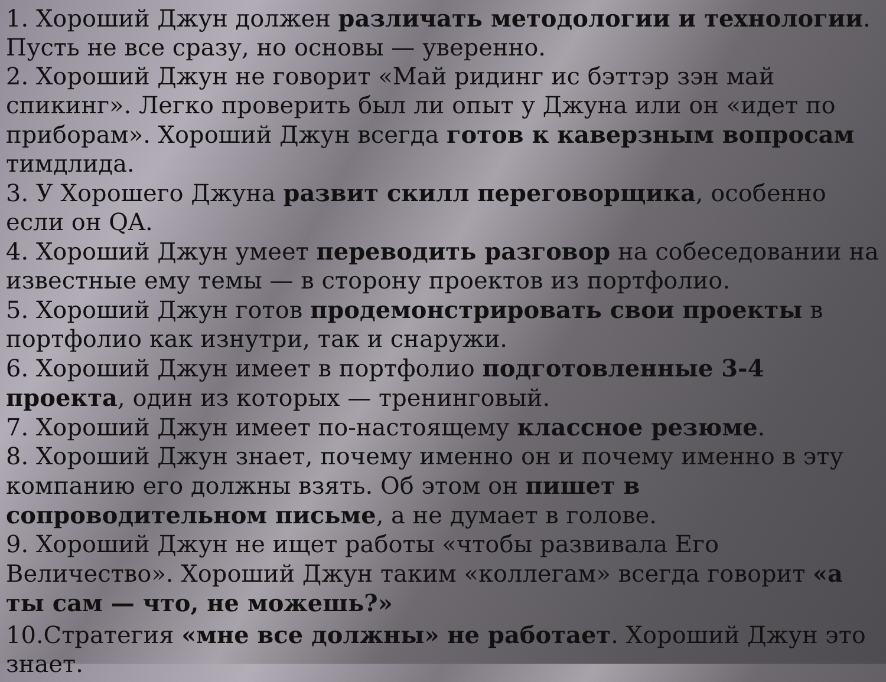1. Хороший Джун должен различать методологии и технологии. Пусть не все сразу, но основы — уверенно.
2. Хороший Джун не говорит «Май ридинг ис бэттэр зэн май спикинг». Легко проверить был ли опыт у Джуна или он «идет по приборам». Хороший Джун всегда готов к каверзным вопросам тимдлида.
3. У Хорошего Джуна развит скилл переговорщика, особенно если он QA.
4. Хороший Джун умеет переводить разговор на собеседовании на известные ему темы — в сторону проектов из портфолио.
5. Хороший Джун готов продемонстрировать свои проекты в портфолио как изнутри, так и снаружи.
6. Хороший Джун имеет в портфолио подготовленные 3-4 проекта, один из которых — тренинговый.
7. Хороший Джун имеет по-настоящему классное резюме.
8. Хороший Джун знает, почему именно он и почему именно в эту компанию его должны взять. Об этом он пишет в сопроводительном письме, а не думает в голове.
9. Хороший Джун не ищет работы «чтобы развивала Его Величество». Хороший Джун таким «коллегам» всегда говорит «а ты сам — что, не можешь?»
10.Стратегия «мне все должны» не работает. Хороший Джун это знает.